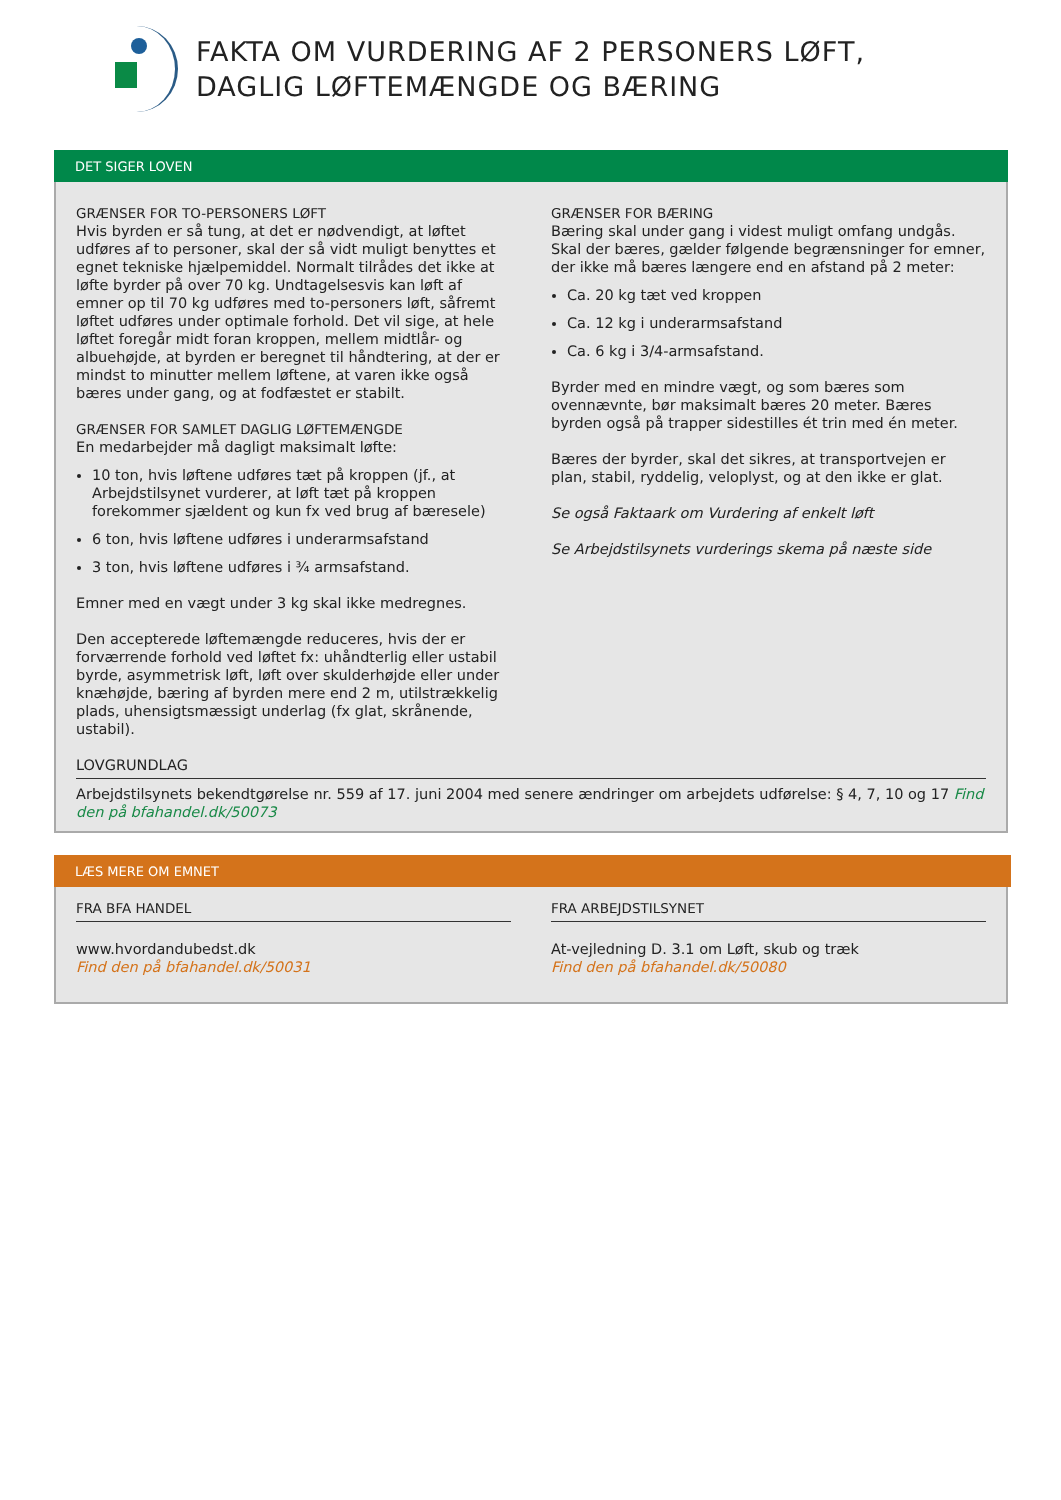FAKTA OM VURDERING AF 2 PERSONERS LØFT,
DAGLIG LØFTEMÆNGDE OG BÆRING
DET SIGER LOVEN
GRÆNSER FOR TO-PERSONERS LØFT
Hvis byrden er så tung, at det er nødvendigt, at løftet udføres af to personer, skal der så vidt muligt benyttes et egnet tekniske hjælpemiddel. Normalt tilrådes det ikke at løfte byrder på over 70 kg. Undtagelsesvis kan løft af emner op til 70 kg udføres med to-personers løft, såfremt løftet udføres under optimale forhold. Det vil sige, at hele løftet foregår midt foran kroppen, mellem midtlår- og albuehøjde, at byrden er beregnet til håndtering, at der er mindst to minutter mellem løftene, at varen ikke også bæres under gang, og at fodfæstet er stabilt.
GRÆNSER FOR SAMLET DAGLIG LØFTEMÆNGDE
En medarbejder må dagligt maksimalt løfte:
10 ton, hvis løftene udføres tæt på kroppen (jf., at Arbejdstilsynet vurderer, at løft tæt på kroppen forekommer sjældent og kun fx ved brug af bæresele)
6 ton, hvis løftene udføres i underarmsafstand
3 ton, hvis løftene udføres i ¾ armsafstand.
Emner med en vægt under 3 kg skal ikke medregnes.
Den accepterede løftemængde reduceres, hvis der er forværrende forhold ved løftet fx: uhåndterlig eller ustabil byrde, asymmetrisk løft, løft over skulderhøjde eller under knæhøjde, bæring af byrden mere end 2 m, utilstrækkelig plads, uhensigtsmæssigt underlag (fx glat, skrånende, ustabil).
GRÆNSER FOR BÆRING
Bæring skal under gang i videst muligt omfang undgås. Skal der bæres, gælder følgende begrænsninger for emner, der ikke må bæres længere end en afstand på 2 meter:
Ca. 20 kg tæt ved kroppen
Ca. 12 kg i underarmsafstand
Ca. 6 kg i 3/4-armsafstand.
Byrder med en mindre vægt, og som bæres som ovennævnte, bør maksimalt bæres 20 meter. Bæres byrden også på trapper sidestilles ét trin med én meter.
Bæres der byrder, skal det sikres, at transportvejen er plan, stabil, ryddelig, veloplyst, og at den ikke er glat.
Se også Faktaark om Vurdering af enkelt løft
Se Arbejdstilsynets vurderings skema på næste side
LOVGRUNDLAG
Arbejdstilsynets bekendtgørelse nr. 559 af 17. juni 2004 med senere ændringer om arbejdets udførelse: § 4, 7, 10 og 17 Find den på bfahandel.dk/50073
LÆS MERE OM EMNET
FRA BFA HANDEL
www.hvordandubedst.dk
Find den på bfahandel.dk/50031
FRA ARBEJDSTILSYNET
At-vejledning D. 3.1 om Løft, skub og træk
Find den på bfahandel.dk/50080